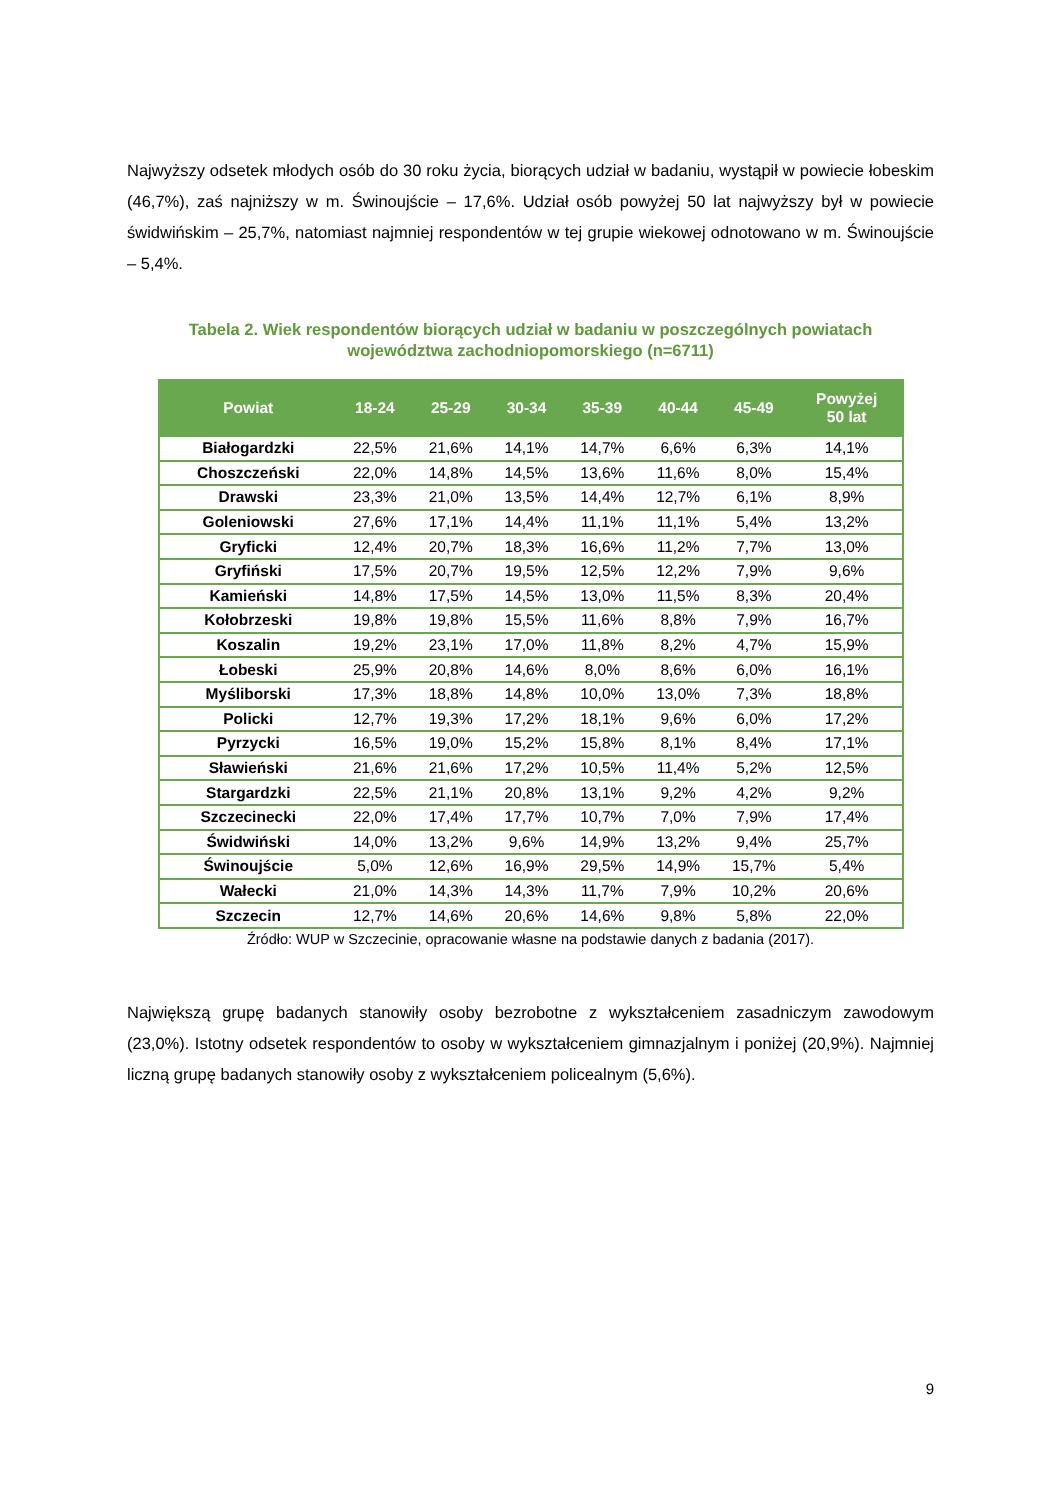Najwyższy odsetek młodych osób do 30 roku życia, biorących udział w badaniu, wystąpił w powiecie łobeskim (46,7%), zaś najniższy w m. Świnoujście – 17,6%. Udział osób powyżej 50 lat najwyższy był w powiecie świdwińskim – 25,7%, natomiast najmniej respondentów w tej grupie wiekowej odnotowano w m. Świnoujście – 5,4%.
Tabela 2. Wiek respondentów biorących udział w badaniu w poszczególnych powiatach
województwa zachodniopomorskiego (n=6711)
| Powiat | 18-24 | 25-29 | 30-34 | 35-39 | 40-44 | 45-49 | Powyżej 50 lat |
| --- | --- | --- | --- | --- | --- | --- | --- |
| Białogardzki | 22,5% | 21,6% | 14,1% | 14,7% | 6,6% | 6,3% | 14,1% |
| Choszczeński | 22,0% | 14,8% | 14,5% | 13,6% | 11,6% | 8,0% | 15,4% |
| Drawski | 23,3% | 21,0% | 13,5% | 14,4% | 12,7% | 6,1% | 8,9% |
| Goleniowski | 27,6% | 17,1% | 14,4% | 11,1% | 11,1% | 5,4% | 13,2% |
| Gryficki | 12,4% | 20,7% | 18,3% | 16,6% | 11,2% | 7,7% | 13,0% |
| Gryfiński | 17,5% | 20,7% | 19,5% | 12,5% | 12,2% | 7,9% | 9,6% |
| Kamieński | 14,8% | 17,5% | 14,5% | 13,0% | 11,5% | 8,3% | 20,4% |
| Kołobrzeski | 19,8% | 19,8% | 15,5% | 11,6% | 8,8% | 7,9% | 16,7% |
| Koszalin | 19,2% | 23,1% | 17,0% | 11,8% | 8,2% | 4,7% | 15,9% |
| Łobeski | 25,9% | 20,8% | 14,6% | 8,0% | 8,6% | 6,0% | 16,1% |
| Myśliborski | 17,3% | 18,8% | 14,8% | 10,0% | 13,0% | 7,3% | 18,8% |
| Policki | 12,7% | 19,3% | 17,2% | 18,1% | 9,6% | 6,0% | 17,2% |
| Pyrzycki | 16,5% | 19,0% | 15,2% | 15,8% | 8,1% | 8,4% | 17,1% |
| Sławieński | 21,6% | 21,6% | 17,2% | 10,5% | 11,4% | 5,2% | 12,5% |
| Stargardzki | 22,5% | 21,1% | 20,8% | 13,1% | 9,2% | 4,2% | 9,2% |
| Szczecinecki | 22,0% | 17,4% | 17,7% | 10,7% | 7,0% | 7,9% | 17,4% |
| Świdwiński | 14,0% | 13,2% | 9,6% | 14,9% | 13,2% | 9,4% | 25,7% |
| Świnoujście | 5,0% | 12,6% | 16,9% | 29,5% | 14,9% | 15,7% | 5,4% |
| Wałecki | 21,0% | 14,3% | 14,3% | 11,7% | 7,9% | 10,2% | 20,6% |
| Szczecin | 12,7% | 14,6% | 20,6% | 14,6% | 9,8% | 5,8% | 22,0% |
Źródło: WUP w Szczecinie, opracowanie własne na podstawie danych z badania (2017).
Największą grupę badanych stanowiły osoby bezrobotne z wykształceniem zasadniczym zawodowym (23,0%). Istotny odsetek respondentów to osoby w wykształceniem gimnazjalnym i poniżej (20,9%). Najmniej liczną grupę badanych stanowiły osoby z wykształceniem policealnym (5,6%).
9